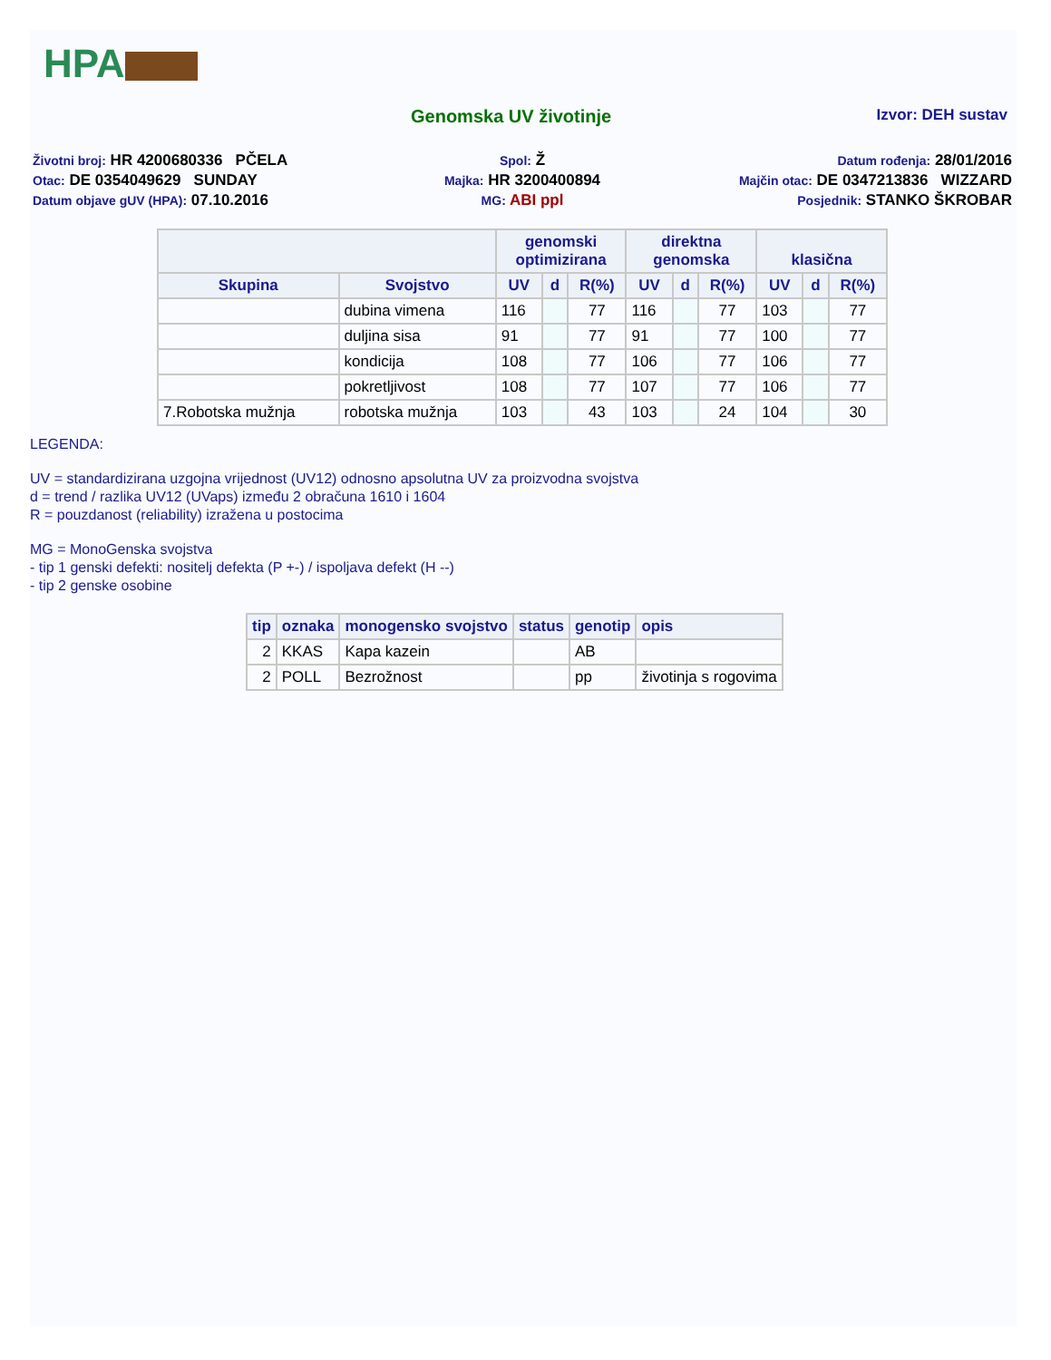HPA
Genomska UV životinje
Izvor: DEH sustav
Životni broj: HR 4200680336 PČELA
Spol: Ž
Datum rođenja: 28/01/2016
Otac: DE 0354049629 SUNDAY
Majka: HR 3200400894
Majčin otac: DE 0347213836 WIZZARD
Datum objave gUV (HPA): 07.10.2016
MG: ABI ppl
Posjednik: STANKO ŠKROBAR
| | | genomski optimizirana | | | direktna genomska | | | klasična | | |
| --- | --- | --- | --- | --- | --- | --- | --- | --- | --- | --- |
| Skupina | Svojstvo | UV | d | R(%) | UV | d | R(%) | UV | d | R(%) |
| | dubina vimena | 116 | | 77 | 116 | | 77 | 103 | | 77 |
| | duljina sisa | 91 | | 77 | 91 | | 77 | 100 | | 77 |
| | kondicija | 108 | | 77 | 106 | | 77 | 106 | | 77 |
| | pokretljivost | 108 | | 77 | 107 | | 77 | 106 | | 77 |
| 7.Robotska mužnja | robotska mužnja | 103 | | 43 | 103 | | 24 | 104 | | 30 |
LEGENDA:
UV = standardizirana uzgojna vrijednost (UV12) odnosno apsolutna UV za proizvodna svojstva
d = trend / razlika UV12 (UVaps) između 2 obračuna 1610 i 1604
R = pouzdanost (reliability) izražena u postocima
MG = MonoGenska svojstva
- tip 1 genski defekti: nositelj defekta (P +-) / ispoljava defekt (H --)
- tip 2 genske osobine
| tip | oznaka | monogensko svojstvo | status | genotip | opis |
| --- | --- | --- | --- | --- | --- |
| 2 | KKAS | Kapa kazein | | AB | |
| 2 | POLL | Bezrožnost | | pp | životinja s rogovima |